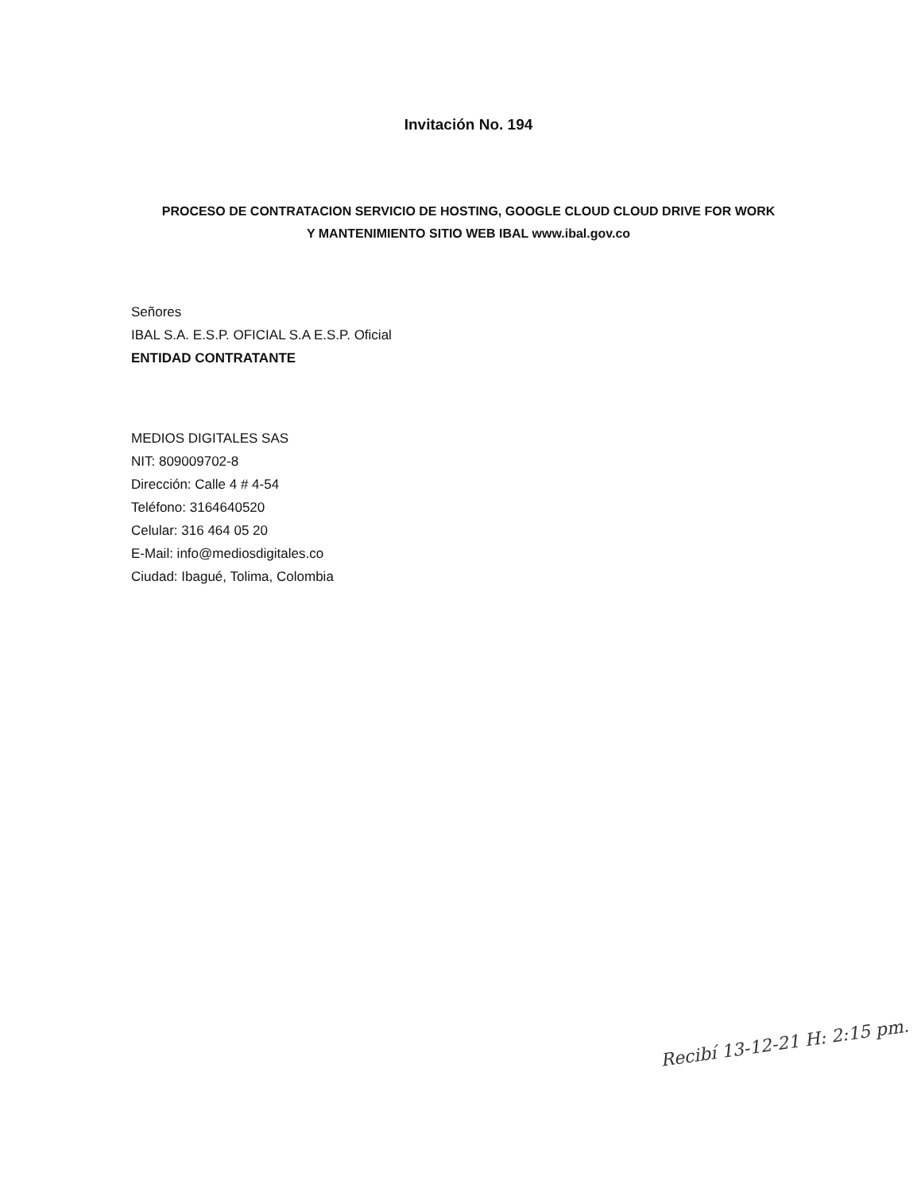Invitación No. 194
PROCESO DE CONTRATACION SERVICIO DE HOSTING, GOOGLE CLOUD CLOUD DRIVE FOR WORK
Y MANTENIMIENTO SITIO WEB IBAL www.ibal.gov.co
Señores
IBAL S.A. E.S.P. OFICIAL S.A E.S.P. Oficial
ENTIDAD CONTRATANTE
MEDIOS DIGITALES SAS
NIT: 809009702-8
Dirección: Calle 4 # 4-54
Teléfono: 3164640520
Celular: 316 464 05 20
E-Mail: info@mediosdigitales.co
Ciudad: Ibagué, Tolima, Colombia
Recibí 13-12-21 H: 2:15 pm.